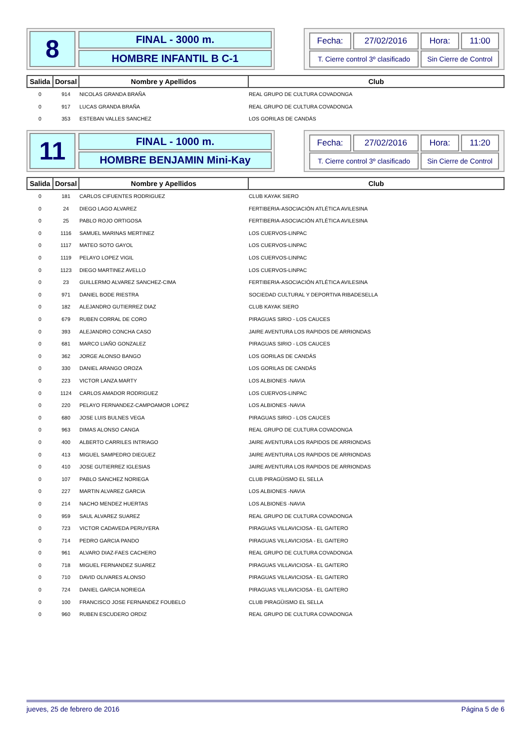8
FINAL - 3000 m.
HOMBRE INFANTIL B C-1
| Fecha: | 27/02/2016 | Hora: | 11:00 |
| T. Cierre control 3º clasificado | | Sin Cierre de Control | |
| Salida | Dorsal | Nombre y Apellidos | Club |
| --- | --- | --- | --- |
| 0 | 914 | NICOLAS GRANDA BRAÑA | REAL GRUPO DE CULTURA COVADONGA |
| 0 | 917 | LUCAS GRANDA BRAÑA | REAL GRUPO DE CULTURA COVADONGA |
| 0 | 353 | ESTEBAN VALLES SANCHEZ | LOS GORILAS DE CANDÁS |
11
FINAL - 1000 m.
HOMBRE BENJAMIN Mini-Kay
| Fecha: | 27/02/2016 | Hora: | 11:20 |
| T. Cierre control 3º clasificado | | Sin Cierre de Control | |
| Salida | Dorsal | Nombre y Apellidos | Club |
| --- | --- | --- | --- |
| 0 | 181 | CARLOS CIFUENTES RODRIGUEZ | CLUB KAYAK SIERO |
| 0 | 24 | DIEGO LAGO ALVAREZ | FERTIBERIA-ASOCIACIÓN ATLÉTICA AVILESINA |
| 0 | 25 | PABLO ROJO ORTIGOSA | FERTIBERIA-ASOCIACIÓN ATLÉTICA AVILESINA |
| 0 | 1116 | SAMUEL MARINAS MERTINEZ | LOS CUERVOS-LINPAC |
| 0 | 1117 | MATEO SOTO GAYOL | LOS CUERVOS-LINPAC |
| 0 | 1119 | PELAYO LOPEZ VIGIL | LOS CUERVOS-LINPAC |
| 0 | 1123 | DIEGO MARTINEZ AVELLO | LOS CUERVOS-LINPAC |
| 0 | 23 | GUILLERMO ALVAREZ SANCHEZ-CIMA | FERTIBERIA-ASOCIACIÓN ATLÉTICA AVILESINA |
| 0 | 971 | DANIEL BODE RIESTRA | SOCIEDAD CULTURAL Y DEPORTIVA RIBADESELLA |
| 0 | 182 | ALEJANDRO GUTIERREZ DIAZ | CLUB KAYAK SIERO |
| 0 | 679 | RUBEN CORRAL DE CORO | PIRAGUAS SIRIO - LOS CAUCES |
| 0 | 393 | ALEJANDRO CONCHA CASO | JAIRE AVENTURA LOS RAPIDOS DE ARRIONDAS |
| 0 | 681 | MARCO LIAÑO GONZALEZ | PIRAGUAS SIRIO - LOS CAUCES |
| 0 | 362 | JORGE ALONSO BANGO | LOS GORILAS DE CANDÁS |
| 0 | 330 | DANIEL ARANGO OROZA | LOS GORILAS DE CANDÁS |
| 0 | 223 | VICTOR LANZA MARTY | LOS ALBIONES -NAVIA |
| 0 | 1124 | CARLOS AMADOR RODRIGUEZ | LOS CUERVOS-LINPAC |
| 0 | 220 | PELAYO FERNANDEZ-CAMPOAMOR LOPEZ | LOS ALBIONES -NAVIA |
| 0 | 680 | JOSE LUIS BULNES VEGA | PIRAGUAS SIRIO - LOS CAUCES |
| 0 | 963 | DIMAS ALONSO CANGA | REAL GRUPO DE CULTURA COVADONGA |
| 0 | 400 | ALBERTO CARRILES INTRIAGO | JAIRE AVENTURA LOS RAPIDOS DE ARRIONDAS |
| 0 | 413 | MIGUEL SAMPEDRO DIEGUEZ | JAIRE AVENTURA LOS RAPIDOS DE ARRIONDAS |
| 0 | 410 | JOSE GUTIERREZ IGLESIAS | JAIRE AVENTURA LOS RAPIDOS DE ARRIONDAS |
| 0 | 107 | PABLO SANCHEZ NORIEGA | CLUB PIRAGÜISMO EL SELLA |
| 0 | 227 | MARTIN ALVAREZ GARCIA | LOS ALBIONES -NAVIA |
| 0 | 214 | NACHO MENDEZ HUERTAS | LOS ALBIONES -NAVIA |
| 0 | 959 | SAUL ALVAREZ SUAREZ | REAL GRUPO DE CULTURA COVADONGA |
| 0 | 723 | VICTOR CADAVEDA PERUYERA | PIRAGUAS VILLAVICIOSA - EL GAITERO |
| 0 | 714 | PEDRO GARCIA PANDO | PIRAGUAS VILLAVICIOSA - EL GAITERO |
| 0 | 961 | ALVARO DIAZ-FAES CACHERO | REAL GRUPO DE CULTURA COVADONGA |
| 0 | 718 | MIGUEL FERNANDEZ SUAREZ | PIRAGUAS VILLAVICIOSA - EL GAITERO |
| 0 | 710 | DAVID OLIVARES ALONSO | PIRAGUAS VILLAVICIOSA - EL GAITERO |
| 0 | 724 | DANIEL GARCIA NORIEGA | PIRAGUAS VILLAVICIOSA - EL GAITERO |
| 0 | 100 | FRANCISCO JOSE FERNANDEZ FOUBELO | CLUB PIRAGÜISMO EL SELLA |
| 0 | 960 | RUBEN ESCUDERO ORDIZ | REAL GRUPO DE CULTURA COVADONGA |
jueves, 25 de febrero de 2016 Página 5 de 6